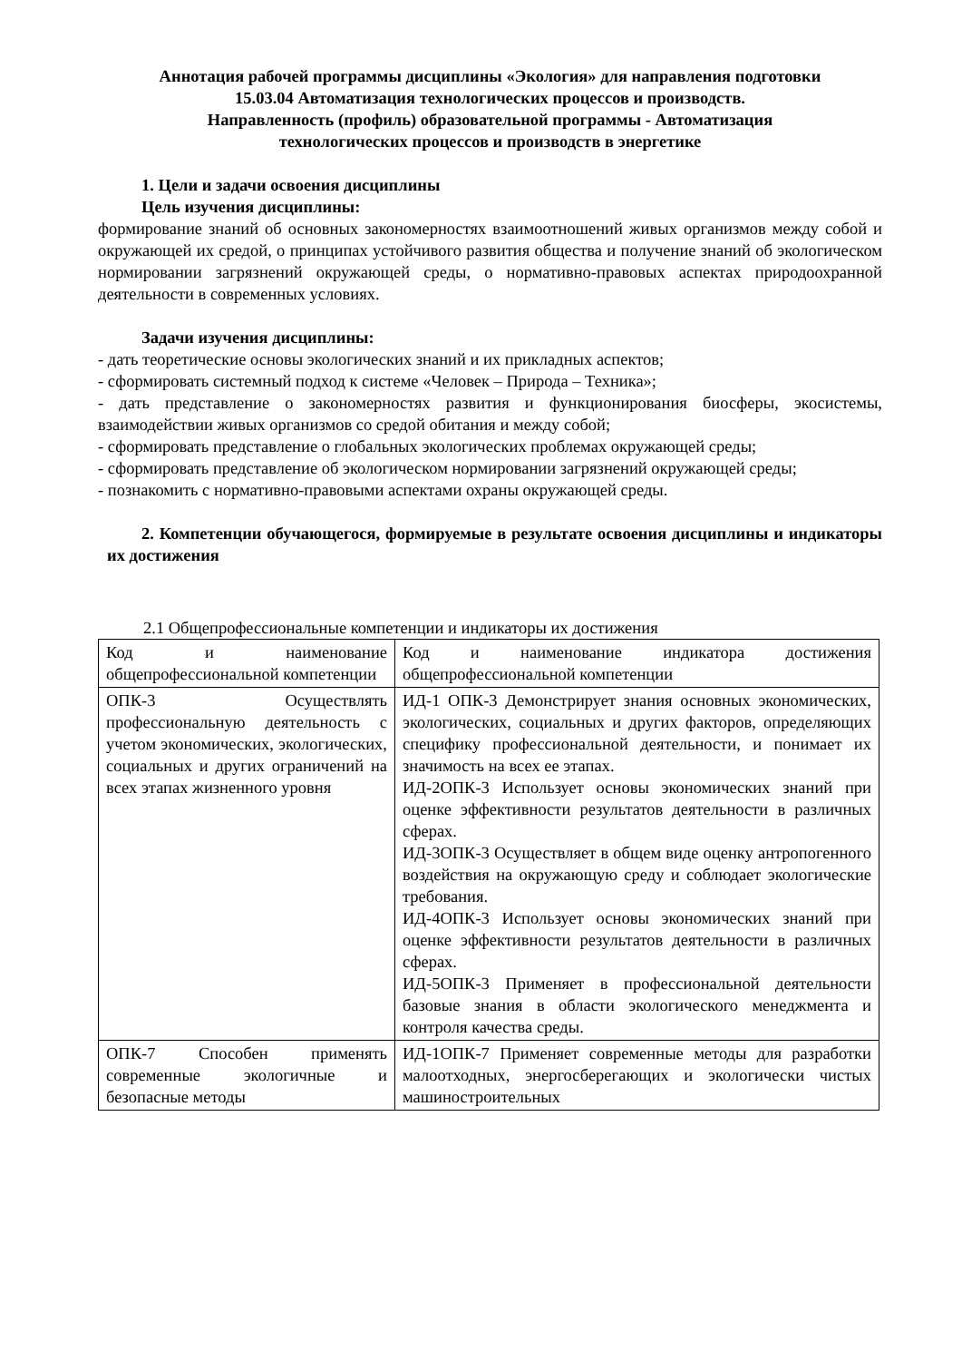Аннотация рабочей программы дисциплины «Экология» для направления подготовки
15.03.04 Автоматизация технологических процессов и производств.
Направленность (профиль) образовательной программы - Автоматизация
технологических процессов и производств в энергетике
1. Цели и задачи освоения дисциплины
Цель изучения дисциплины:
формирование знаний об основных закономерностях взаимоотношений живых организмов между собой и окружающей их средой, о принципах устойчивого развития общества и получение знаний об экологическом нормировании загрязнений окружающей среды, о нормативно-правовых аспектах природоохранной деятельности в современных условиях.
Задачи изучения дисциплины:
- дать теоретические основы экологических знаний и их прикладных аспектов;
- сформировать системный подход к системе «Человек – Природа – Техника»;
- дать представление о закономерностях развития и функционирования биосферы, экосистемы, взаимодействии живых организмов со средой обитания и между собой;
- сформировать представление о глобальных экологических проблемах окружающей среды;
- сформировать представление об экологическом нормировании загрязнений окружающей среды;
- познакомить с нормативно-правовыми аспектами охраны окружающей среды.
2. Компетенции обучающегося, формируемые в результате освоения дисциплины и индикаторы их достижения
2.1 Общепрофессиональные компетенции и индикаторы их достижения
| Код и наименование общепрофессиональной компетенции | Код и наименование индикатора достижения общепрофессиональной компетенции |
| ОПК-3 Осуществлять профессиональную деятельность с учетом экономических, экологических, социальных и других ограничений на всех этапах жизненного уровня | ИД-1 ОПК-3 Демонстрирует знания основных экономических, экологических, социальных и других факторов, определяющих специфику профессиональной деятельности, и понимает их значимость на всех ее этапах. ИД-2ОПК-3 Использует основы экономических знаний при оценке эффективности результатов деятельности в различных сферах. ИД-3ОПК-3 Осуществляет в общем виде оценку антропогенного воздействия на окружающую среду и соблюдает экологические требования. ИД-4ОПК-3 Использует основы экономических знаний при оценке эффективности результатов деятельности в различных сферах. ИД-5ОПК-3 Применяет в профессиональной деятельности базовые знания в области экологического менеджмента и контроля качества среды. |
| ОПК-7 Способен применять современные экологичные и безопасные методы | ИД-1ОПК-7 Применяет современные методы для разработки малоотходных, энергосберегающих и экологически чистых машиностроительных |